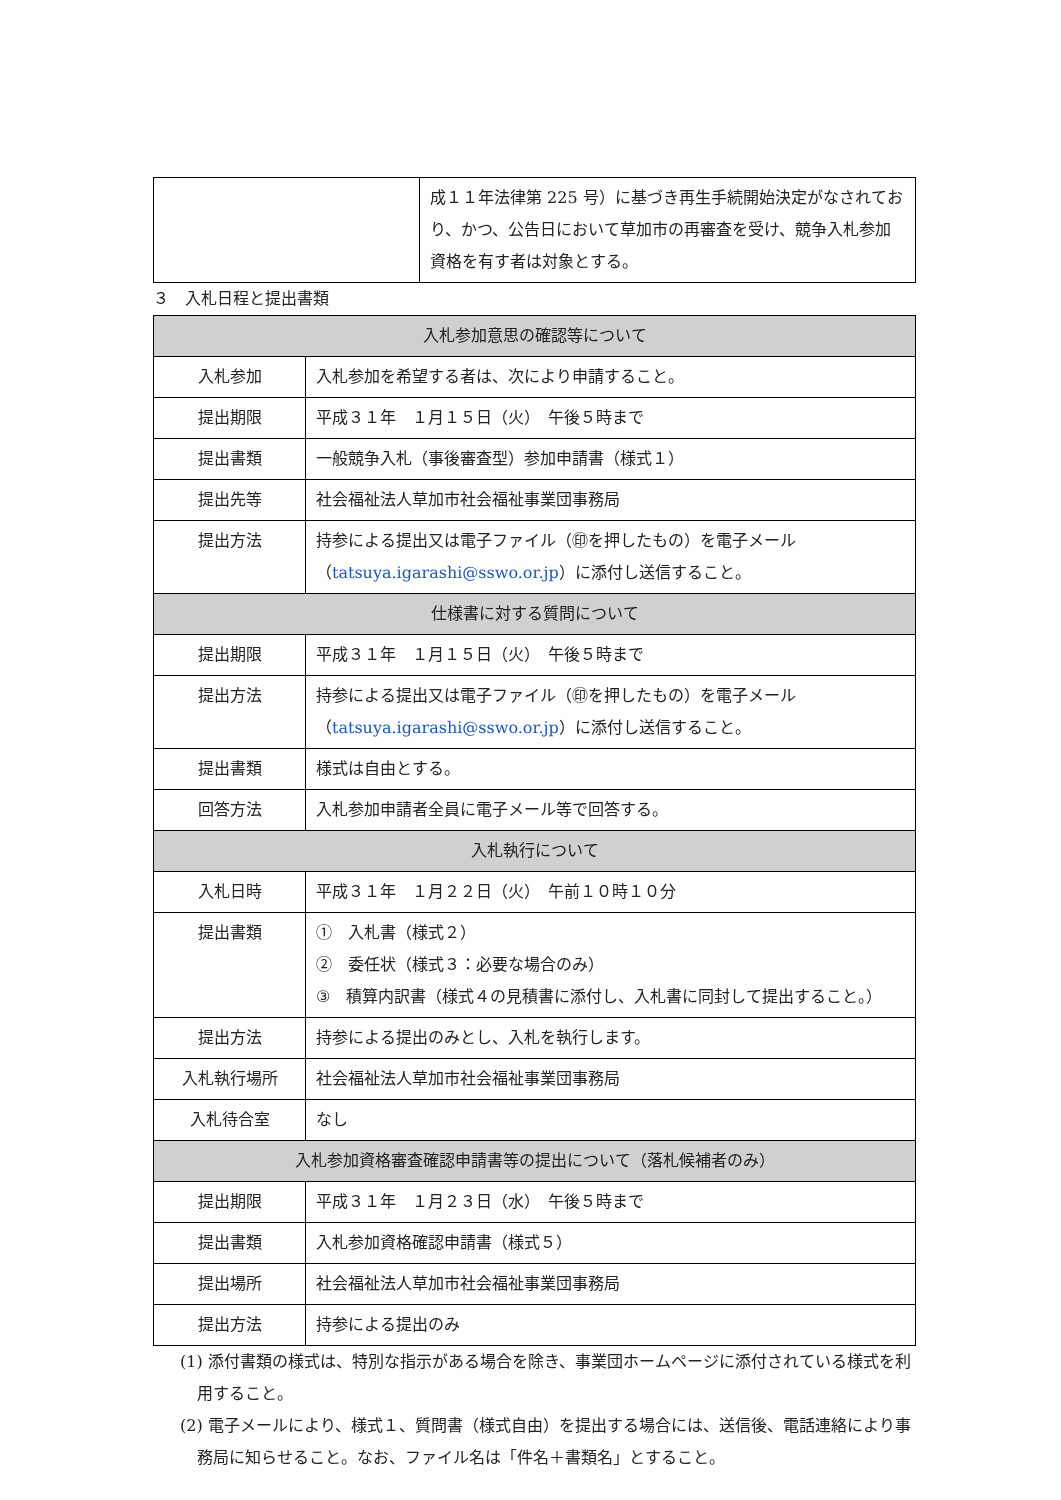| | 成１１年法律第 225 号）に基づき再生手続開始決定がなされており、かつ、公告日において草加市の再審査を受け、競争入札参加資格を有す者は対象とする。 |
３　入札日程と提出書類
| 入札参加意思の確認等について | |
| --- | --- |
| 入札参加 | 入札参加を希望する者は、次により申請すること。 |
| 提出期限 | 平成３１年 １月１５日（火） 午後５時まで |
| 提出書類 | 一般競争入札（事後審査型）参加申請書（様式１） |
| 提出先等 | 社会福祉法人草加市社会福祉事業団事務局 |
| 提出方法 | 持参による提出又は電子ファイル（㊞を押したもの）を電子メール （ tatsuya.igarashi@sswo.or.jp ）に添付し送信すること。 |
| 仕様書に対する質問について | |
| 提出期限 | 平成３１年 １月１５日（火） 午後５時まで |
| 提出方法 | 持参による提出又は電子ファイル（㊞を押したもの）を電子メール （ tatsuya.igarashi@sswo.or.jp ）に添付し送信すること。 |
| 提出書類 | 様式は自由とする。 |
| 回答方法 | 入札参加申請者全員に電子メール等で回答する。 |
| 入札執行について | |
| 入札日時 | 平成３１年 １月２２日（火） 午前１０時１０分 |
| 提出書類 | ① 入札書（様式２） ② 委任状（様式３：必要な場合のみ） ③ 積算内訳書（様式４の見積書に添付し、入札書に同封して提出すること。） |
| 提出方法 | 持参による提出のみとし、入札を執行します。 |
| 入札執行場所 | 社会福祉法人草加市社会福祉事業団事務局 |
| 入札待合室 | なし |
| 入札参加資格審査確認申請書等の提出について（落札候補者のみ） | |
| 提出期限 | 平成３１年 １月２３日（水） 午後５時まで |
| 提出書類 | 入札参加資格確認申請書（様式５） |
| 提出場所 | 社会福祉法人草加市社会福祉事業団事務局 |
| 提出方法 | 持参による提出のみ |
(1) 添付書類の様式は、特別な指示がある場合を除き、事業団ホームページに添付されている様式を利用すること。
(2) 電子メールにより、様式１、質問書（様式自由）を提出する場合には、送信後、電話連絡により事務局に知らせること。なお、ファイル名は「件名＋書類名」とすること。